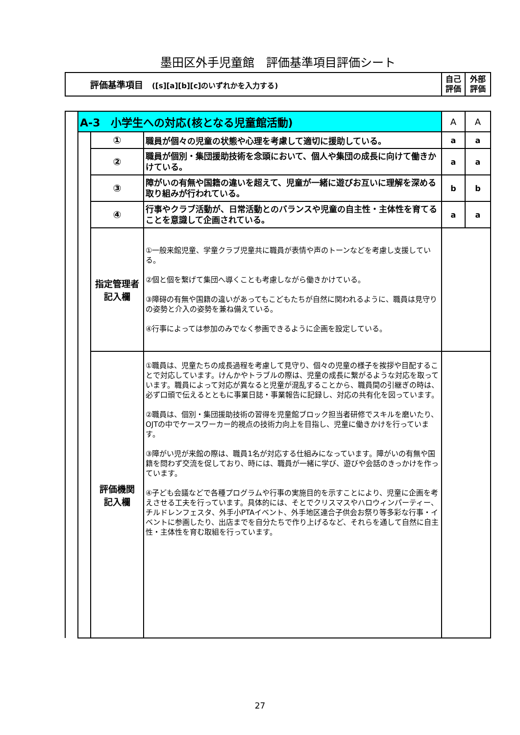墨田区外手児童館　評価基準項目評価シート
| 評価基準項目 ([s][a][b][c]のいずれかを入力する) | 自己 評価 | 外部 評価 |
| | A-3 小学生への対応(核となる児童館活動) | | | A | A |
| | | ① | 職員が個々の児童の状態や心理を考慮して適切に援助している。 | a | a |
| | | ② | 職員が個別・集団援助技術を念頭において、個人や集団の成長に向けて働きかけている。 | a | a |
| | | ③ | 障がいの有無や国籍の違いを超えて、児童が一緒に遊びお互いに理解を深める取り組みが行われている。 | b | b |
| | | ④ | 行事やクラブ活動が、日常活動とのバランスや児童の自主性・主体性を育てることを意識して企画されている。 | a | a |
| | | 指定管理者 記入欄 | ①一般来館児童、学童クラブ児童共に職員が表情や声のトーンなどを考慮し支援している。 ②個と個を繋げて集団へ導くことも考慮しながら働きかけている。 ③障碍の有無や国籍の違いがあってもこどもたちが自然に関われるように、職員は見守りの姿勢と介入の姿勢を兼ね備えている。 ④行事によっては参加のみでなく参画できるように企画を設定している。 | | |
| | | 評価機関 記入欄 | ①職員は、児童たちの成長過程を考慮して見守り、個々の児童の様子を挨拶や目配することで対応しています。けんかやトラブルの際は、児童の成長に繋がるような対応を取っています。職員によって対応が異なると児童が混乱することから、職員間の引継ぎの時は、必ず口頭で伝えるとともに事業日誌・事業報告に記録し、対応の共有化を図っています。 ②職員は、個別・集団援助技術の習得を児童館ブロック担当者研修でスキルを磨いたり、OJTの中でケースワーカー的視点の技術力向上を目指し、児童に働きかけを行っています。 ③障がい児が来館の際は、職員1名が対応する仕組みになっています。障がいの有無や国籍を問わず交流を促しており、時には、職員が一緒に学び、遊びや会話のきっかけを作っ ています。 ④子ども会議などで各種プログラムや行事の実施目的を示すことにより、児童に企画を考えさせる工夫を行っています。具体的には、そとでクリスマスやハロウィンパーティー、チルドレンフェスタ、外手小PTAイベント、外手地区連合子供会お祭り等多彩な行事・イベントに参画したり、出店までを自分たちで作り上げるなど、それらを通して自然に自主性・主体性を育む取組を行っています。 | | |
27